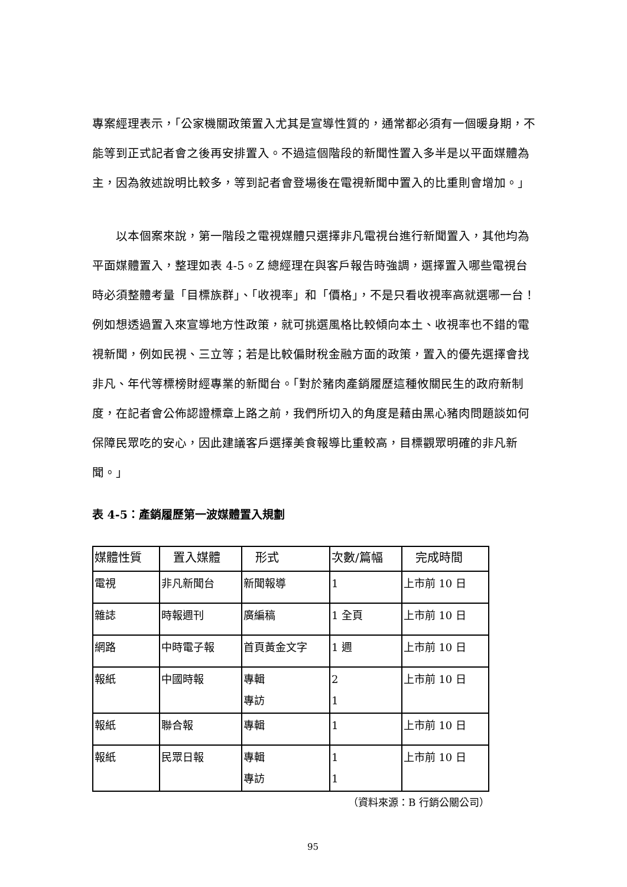專案經理表示，「公家機關政策置入尤其是宣導性質的，通常都必須有一個暖身期，不能等到正式記者會之後再安排置入。不過這個階段的新聞性置入多半是以平面媒體為主，因為敘述說明比較多，等到記者會登場後在電視新聞中置入的比重則會增加。」
以本個案來說，第一階段之電視媒體只選擇非凡電視台進行新聞置入，其他均為平面媒體置入，整理如表 4-5。Z 總經理在與客戶報告時強調，選擇置入哪些電視台時必須整體考量「目標族群」、「收視率」和「價格」，不是只看收視率高就選哪一台！例如想透過置入來宣導地方性政策，就可挑選風格比較傾向本土、收視率也不錯的電視新聞，例如民視、三立等；若是比較偏財稅金融方面的政策，置入的優先選擇會找非凡、年代等標榜財經專業的新聞台。「對於豬肉產銷履歷這種攸關民生的政府新制度，在記者會公佈認證標章上路之前，我們所切入的角度是藉由黑心豬肉問題談如何保障民眾吃的安心，因此建議客戶選擇美食報導比重較高，目標觀眾明確的非凡新聞。」
表 4-5：產銷履歷第一波媒體置入規劃
| 媒體性質 | 置入媒體 | 形式 | 次數/篇幅 | 完成時間 |
| --- | --- | --- | --- | --- |
| 電視 | 非凡新聞台 | 新聞報導 | 1 | 上市前 10 日 |
| 雜誌 | 時報週刊 | 廣編稿 | 1 全頁 | 上市前 10 日 |
| 網路 | 中時電子報 | 首頁黃金文字 | 1 週 | 上市前 10 日 |
| 報紙 | 中國時報 | 專輯 專訪 | 2 1 | 上市前 10 日 |
| 報紙 | 聯合報 | 專輯 | 1 | 上市前 10 日 |
| 報紙 | 民眾日報 | 專輯 專訪 | 1 1 | 上市前 10 日 |
（資料來源：B 行銷公關公司）
95